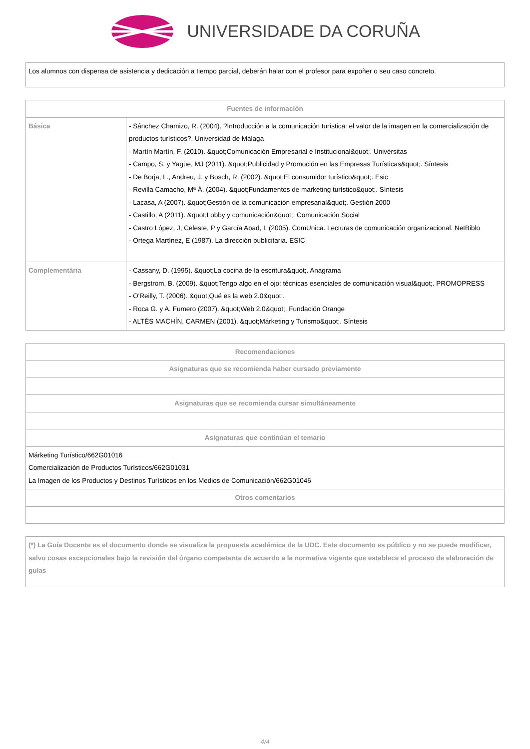UNIVERSIDADE DA CORUÑA
| Los alumnos con dispensa de asistencia y dedicación a tiempo parcial, deberán halar con el profesor para expoñer o seu caso concreto. |
| Fuentes de información | |
| --- | --- |
| Básica | - Sánchez Chamizo, R. (2004). ?Introducción a la comunicación turística: el valor de la imagen en la comercialización de productos turísticos?. Universidad de Málaga - Martín Martín, F. (2010). &quot;Comunicación Empresarial e Institucional&quot;. Univérsitas - Campo, S. y Yagüe, MJ (2011). &quot;Publicidad y Promoción en las Empresas Turísticas&quot;. Síntesis - De Borja, L., Andreu, J. y Bosch, R. (2002). &quot;El consumidor turístico&quot;. Esic - Revilla Camacho, Mª Á. (2004). &quot;Fundamentos de marketing turístico&quot;. Síntesis - Lacasa, A (2007). &quot;Gestión de la comunicación empresarial&quot;. Gestión 2000 - Castillo, A (2011). &quot;Lobby y comunicación&quot;. Comunicación Social - Castro López, J, Celeste, P y García Abad, L (2005). ComUnica. Lecturas de comunicación organizacional. NetBiblo - Ortega Martínez, E (1987). La dirección publicitaria. ESIC |
| Complementária | - Cassany, D. (1995). &quot;La cocina de la escritura&quot;. Anagrama - Bergstrom, B. (2009). &quot;Tengo algo en el ojo: técnicas esenciales de comunicación visual&quot;. PROMOPRESS - O'Reilly, T. (2006). &quot;Qué es la web 2.0&quot;. - Roca G. y A. Fumero (2007). &quot;Web 2.0&quot;. Fundación Orange - ALTÉS MACHÍN, CARMEN (2001). &quot;Márketing y Turismo&quot;. Síntesis |
| Recomendaciones |
| --- |
| Asignaturas que se recomienda haber cursado previamente |
| Asignaturas que se recomienda cursar simultáneamente |
| Asignaturas que continúan el temario |
| Márketing Turístico/662G01016 Comercialización de Productos Turísticos/662G01031 La Imagen de los Productos y Destinos Turísticos en los Medios de Comunicación/662G01046 |
| Otros comentarios |
| (*) La Guía Docente es el documento donde se visualiza la propuesta académica de la UDC. Este documento es público y no se puede modificar, salvo cosas excepcionales bajo la revisión del órgano competente de acuerdo a la normativa vigente que establece el proceso de elaboración de guías |
4/4